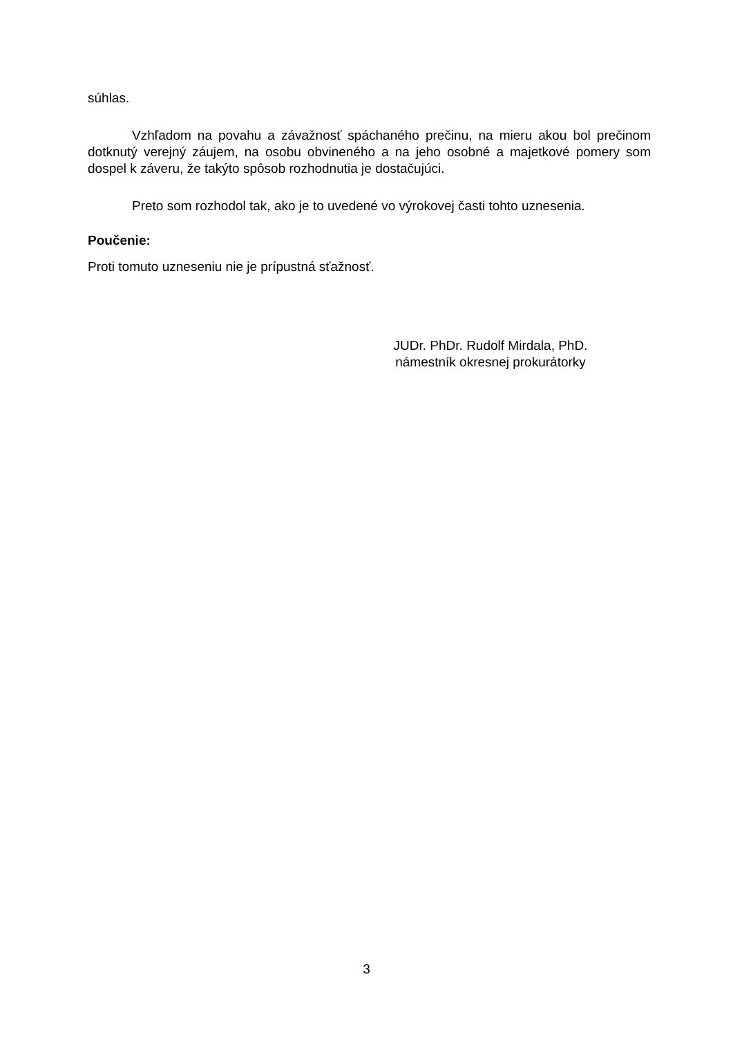súhlas.
Vzhľadom na povahu a závažnosť spáchaného prečinu, na mieru akou bol prečinom dotknutý verejný záujem, na osobu obvineného a na jeho osobné a majetkové pomery som dospel k záveru, že takýto spôsob rozhodnutia je dostačujúci.
Preto som rozhodol tak, ako je to uvedené vo výrokovej časti tohto uznesenia.
Poučenie:
Proti tomuto uzneseniu nie je prípustná sťažnosť.
JUDr. PhDr. Rudolf Mirdala, PhD.
námestník okresnej prokurátorky
3